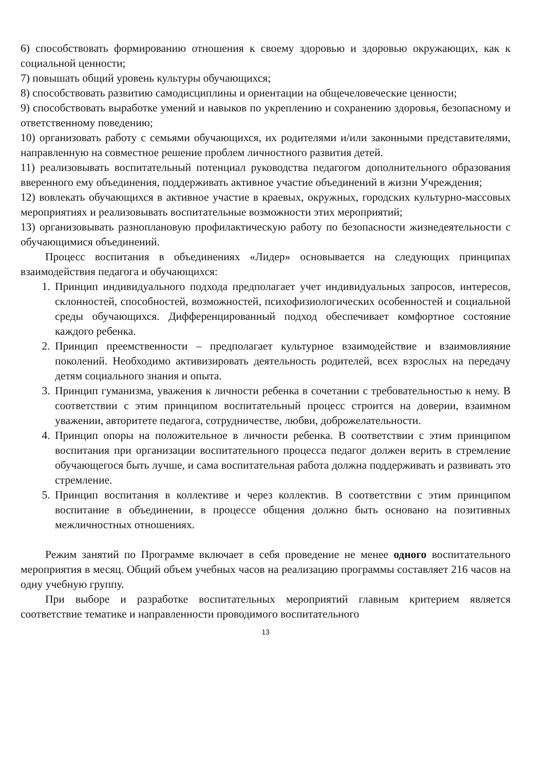6) способствовать формированию отношения к своему здоровью и здоровью окружающих, как к социальной ценности;
7) повышать общий уровень культуры обучающихся;
8) способствовать развитию самодисциплины и ориентации на общечеловеческие ценности;
9) способствовать выработке умений и навыков по укреплению и сохранению здоровья, безопасному и ответственному поведению;
10) организовать работу с семьями обучающихся, их родителями и/или законными представителями, направленную на совместное решение проблем личностного развития детей.
11) реализовывать воспитательный потенциал руководства педагогом дополнительного образования вверенного ему объединения, поддерживать активное участие объединений в жизни Учреждения;
12) вовлекать обучающихся в активное участие в краевых, окружных, городских культурно-массовых мероприятиях и реализовывать воспитательные возможности этих мероприятий;
13) организовывать разноплановую профилактическую работу по безопасности жизнедеятельности с обучающимися объединений.
Процесс воспитания в объединениях «Лидер» основывается на следующих принципах взаимодействия педагога и обучающихся:
1. Принцип индивидуального подхода предполагает учет индивидуальных запросов, интересов, склонностей, способностей, возможностей, психофизиологических особенностей и социальной среды обучающихся. Дифференцированный подход обеспечивает комфортное состояние каждого ребенка.
2. Принцип преемственности – предполагает культурное взаимодействие и взаимовлияние поколений. Необходимо активизировать деятельность родителей, всех взрослых на передачу детям социального знания и опыта.
3. Принцип гуманизма, уважения к личности ребенка в сочетании с требовательностью к нему. В соответствии с этим принципом воспитательный процесс строится на доверии, взаимном уважении, авторитете педагога, сотрудничестве, любви, доброжелательности.
4. Принцип опоры на положительное в личности ребенка. В соответствии с этим принципом воспитания при организации воспитательного процесса педагог должен верить в стремление обучающегося быть лучше, и сама воспитательная работа должна поддерживать и развивать это стремление.
5. Принцип воспитания в коллективе и через коллектив. В соответствии с этим принципом воспитание в объединении, в процессе общения должно быть основано на позитивных межличностных отношениях.
Режим занятий по Программе включает в себя проведение не менее одного воспитательного мероприятия в месяц. Общий объем учебных часов на реализацию программы составляет 216 часов на одну учебную группу.
При выборе и разработке воспитательных мероприятий главным критерием является соответствие тематике и направленности проводимого воспитательного
13